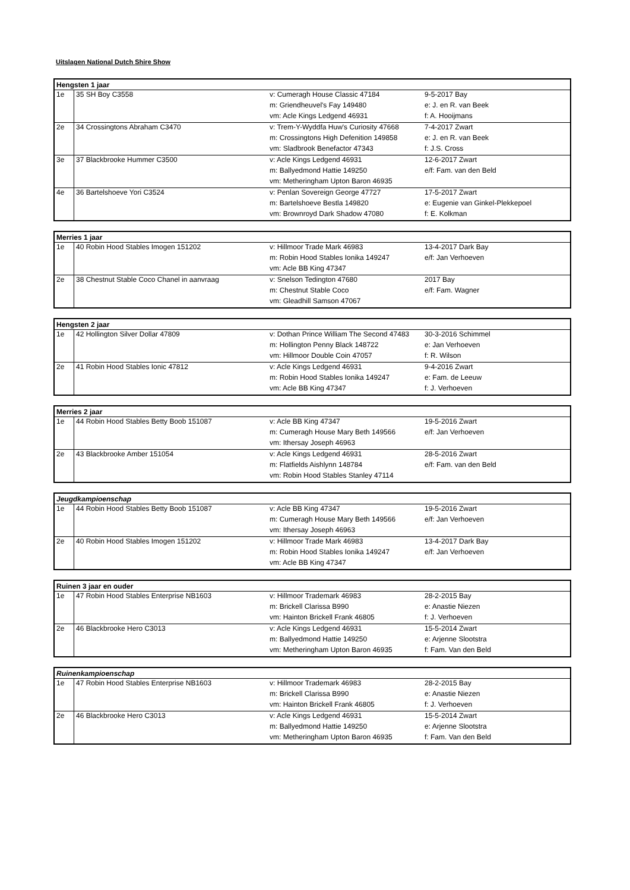Uitslagen National Dutch Shire Show
| Hengsten 1 jaar | | | |
| --- | --- | --- | --- |
| 1e | 35 SH Boy C3558 | v: Cumeragh House Classic 47184 | 9-5-2017 Bay |
| | | m: Griendheuvel's Fay 149480 | e: J. en R. van Beek |
| | | vm: Acle Kings Ledgend 46931 | f: A. Hooijmans |
| 2e | 34 Crossingtons Abraham C3470 | v: Trem-Y-Wyddfa Huw's Curiosity 47668 | 7-4-2017 Zwart |
| | | m: Crossingtons High Defenition 149858 | e: J. en R. van Beek |
| | | vm: Sladbrook Benefactor 47343 | f: J.S. Cross |
| 3e | 37 Blackbrooke Hummer C3500 | v: Acle Kings Ledgend 46931 | 12-6-2017 Zwart |
| | | m: Ballyedmond Hattie 149250 | e/f: Fam. van den Beld |
| | | vm: Metheringham Upton Baron 46935 | |
| 4e | 36 Bartelshoeve Yori C3524 | v: Penlan Sovereign George 47727 | 17-5-2017 Zwart |
| | | m: Bartelshoeve Bestla 149820 | e: Eugenie van Ginkel-Plekkepoel |
| | | vm: Brownroyd Dark Shadow 47080 | f: E. Kolkman |
| Merries 1 jaar | | | |
| --- | --- | --- | --- |
| 1e | 40 Robin Hood Stables Imogen 151202 | v: Hillmoor Trade Mark 46983 | 13-4-2017 Dark Bay |
| | | m: Robin Hood Stables Ionika 149247 | e/f: Jan Verhoeven |
| | | vm: Acle BB King 47347 | |
| 2e | 38 Chestnut Stable Coco Chanel in aanvraag | v: Snelson Tedington 47680 | 2017 Bay |
| | | m: Chestnut Stable Coco | e/f: Fam. Wagner |
| | | vm: Gleadhill Samson 47067 | |
| Hengsten 2 jaar | | | |
| --- | --- | --- | --- |
| 1e | 42 Hollington Silver Dollar 47809 | v: Dothan Prince William The Second 47483 | 30-3-2016 Schimmel |
| | | m: Hollington Penny Black 148722 | e: Jan Verhoeven |
| | | vm: Hillmoor Double Coin 47057 | f: R. Wilson |
| 2e | 41 Robin Hood Stables Ionic 47812 | v: Acle Kings Ledgend 46931 | 9-4-2016 Zwart |
| | | m: Robin Hood Stables Ionika 149247 | e: Fam. de Leeuw |
| | | vm: Acle BB King 47347 | f: J. Verhoeven |
| Merries 2 jaar | | | |
| --- | --- | --- | --- |
| 1e | 44 Robin Hood Stables Betty Boob 151087 | v: Acle BB King 47347 | 19-5-2016 Zwart |
| | | m: Cumeragh House Mary Beth 149566 | e/f: Jan Verhoeven |
| | | vm: Ithersay Joseph 46963 | |
| 2e | 43 Blackbrooke Amber 151054 | v: Acle Kings Ledgend 46931 | 28-5-2016 Zwart |
| | | m: Flatfields Aishlynn 148784 | e/f: Fam. van den Beld |
| | | vm: Robin Hood Stables Stanley 47114 | |
| Jeugdkampioenschap | | | |
| --- | --- | --- | --- |
| 1e | 44 Robin Hood Stables Betty Boob 151087 | v: Acle BB King 47347 | 19-5-2016 Zwart |
| | | m: Cumeragh House Mary Beth 149566 | e/f: Jan Verhoeven |
| | | vm: Ithersay Joseph 46963 | |
| 2e | 40 Robin Hood Stables Imogen 151202 | v: Hillmoor Trade Mark 46983 | 13-4-2017 Dark Bay |
| | | m: Robin Hood Stables Ionika 149247 | e/f: Jan Verhoeven |
| | | vm: Acle BB King 47347 | |
| Ruinen 3 jaar en ouder | | | |
| --- | --- | --- | --- |
| 1e | 47 Robin Hood Stables Enterprise NB1603 | v: Hillmoor Trademark 46983 | 28-2-2015 Bay |
| | | m: Brickell Clarissa B990 | e: Anastie Niezen |
| | | vm: Hainton Brickell Frank 46805 | f: J. Verhoeven |
| 2e | 46 Blackbrooke Hero C3013 | v: Acle Kings Ledgend 46931 | 15-5-2014 Zwart |
| | | m: Ballyedmond Hattie 149250 | e: Arjenne Slootstra |
| | | vm: Metheringham Upton Baron 46935 | f: Fam. Van den Beld |
| Ruinenkampioenschap | | | |
| --- | --- | --- | --- |
| 1e | 47 Robin Hood Stables Enterprise NB1603 | v: Hillmoor Trademark 46983 | 28-2-2015 Bay |
| | | m: Brickell Clarissa B990 | e: Anastie Niezen |
| | | vm: Hainton Brickell Frank 46805 | f: J. Verhoeven |
| 2e | 46 Blackbrooke Hero C3013 | v: Acle Kings Ledgend 46931 | 15-5-2014 Zwart |
| | | m: Ballyedmond Hattie 149250 | e: Arjenne Slootstra |
| | | vm: Metheringham Upton Baron 46935 | f: Fam. Van den Beld |